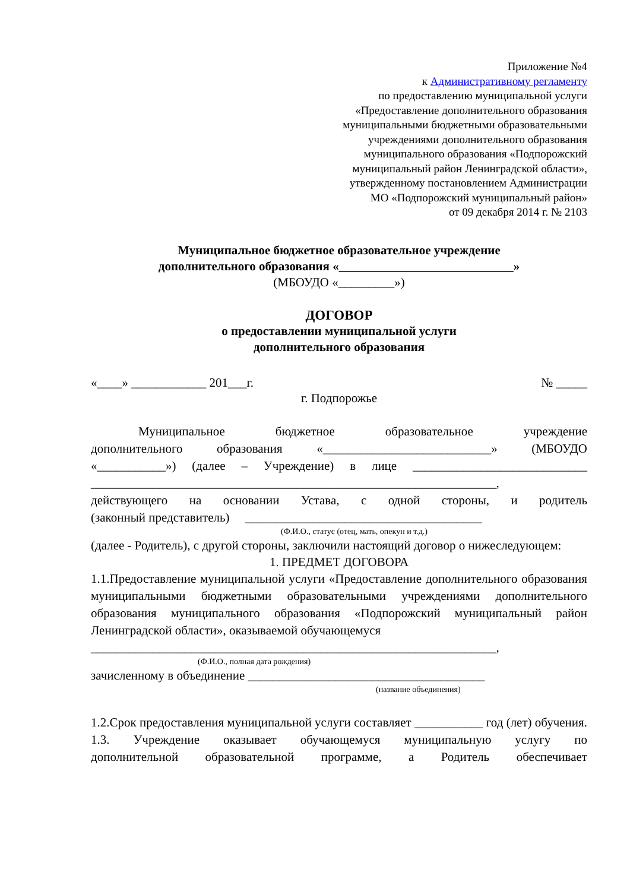Приложение №4
к Административному регламенту
по предоставлению муниципальной услуги
«Предоставление дополнительного образования
муниципальными бюджетными образовательными
учреждениями дополнительного образования
муниципального образования «Подпорожский
муниципальный район Ленинградской области»,
утвержденному постановлением Администрации
МО «Подпорожский муниципальный район»
от 09 декабря 2014 г. № 2103
Муниципальное бюджетное образовательное учреждение
дополнительного образования «____________________________»
(МБОУДО «_________»)
ДОГОВОР
о предоставлении муниципальной услуги
дополнительного образования
«____» ____________ 201___г. № _____
г. Подпорожье
Муниципальное бюджетное образовательное учреждение
дополнительного образования «___________________________» (МБОУДО
«___________») (далее – Учреждение) в лице ____________________________
_________________________________________________________________,
действующего на основании Устава, с одной стороны, и родитель
(законный представитель) ______________________________________
(Ф.И.О., статус (отец, мать, опекун и т.д.)
(далее - Родитель), с другой стороны, заключили настоящий договор о нижеследующем:
1. ПРЕДМЕТ ДОГОВОРА
1.1.Предоставление муниципальной услуги «Предоставление дополнительного образования муниципальными бюджетными образовательными учреждениями дополнительного образования муниципального образования «Подпорожский муниципальный район Ленинградской области», оказываемой обучающемуся
_________________________________________________________________,
(Ф.И.О., полная дата рождения)
зачисленному в объединение ______________________________________
(название объединения)
1.2.Срок предоставления муниципальной услуги составляет ___________ год (лет) обучения.
1.3. Учреждение оказывает обучающемуся муниципальную услугу по
дополнительной образовательной программе, а Родитель обеспечивает